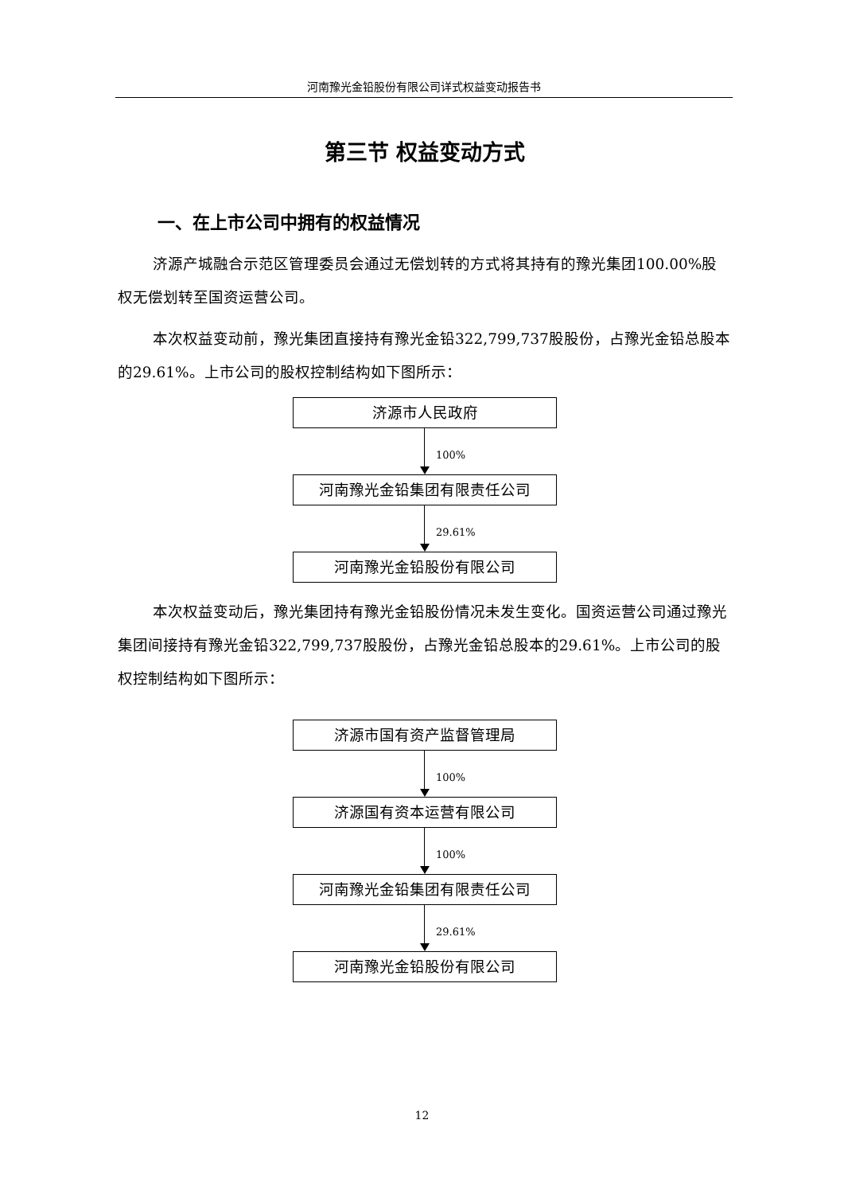河南豫光金铅股份有限公司详式权益变动报告书
第三节 权益变动方式
一、在上市公司中拥有的权益情况
济源产城融合示范区管理委员会通过无偿划转的方式将其持有的豫光集团100.00%股权无偿划转至国资运营公司。
本次权益变动前，豫光集团直接持有豫光金铅322,799,737股股份，占豫光金铅总股本的29.61%。上市公司的股权控制结构如下图所示：
济源市人民政府
100%
河南豫光金铅集团有限责任公司
29.61%
河南豫光金铅股份有限公司
本次权益变动后，豫光集团持有豫光金铅股份情况未发生变化。国资运营公司通过豫光集团间接持有豫光金铅322,799,737股股份，占豫光金铅总股本的29.61%。上市公司的股权控制结构如下图所示：
济源市国有资产监督管理局
100%
济源国有资本运营有限公司
100%
河南豫光金铅集团有限责任公司
29.61%
河南豫光金铅股份有限公司
12